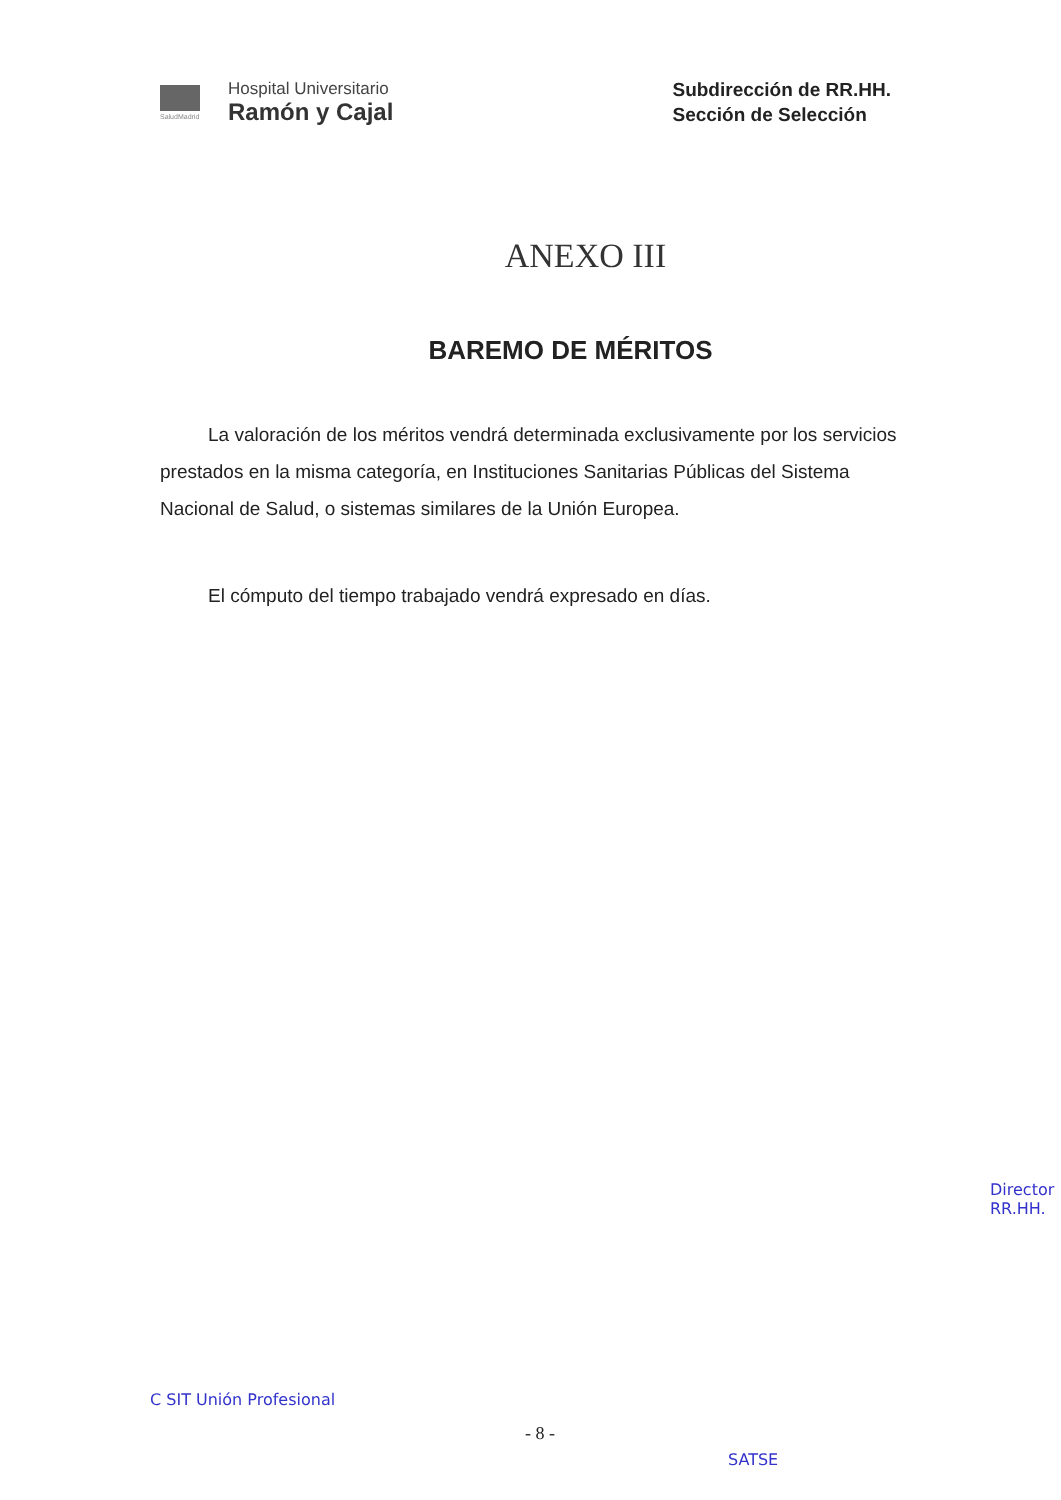SaludMadrid
Hospital Universitario
Ramón y Cajal
Subdirección de RR.HH.
Sección de Selección
ANEXO III
BAREMO DE MÉRITOS
La valoración de los méritos vendrá determinada exclusivamente por los servicios prestados en la misma categoría, en Instituciones Sanitarias Públicas del Sistema Nacional de Salud, o sistemas similares de la Unión Europea.
El cómputo del tiempo trabajado vendrá expresado en días.
C SIT Unión Profesional
SATSE
Director RR.HH.
- 8 -